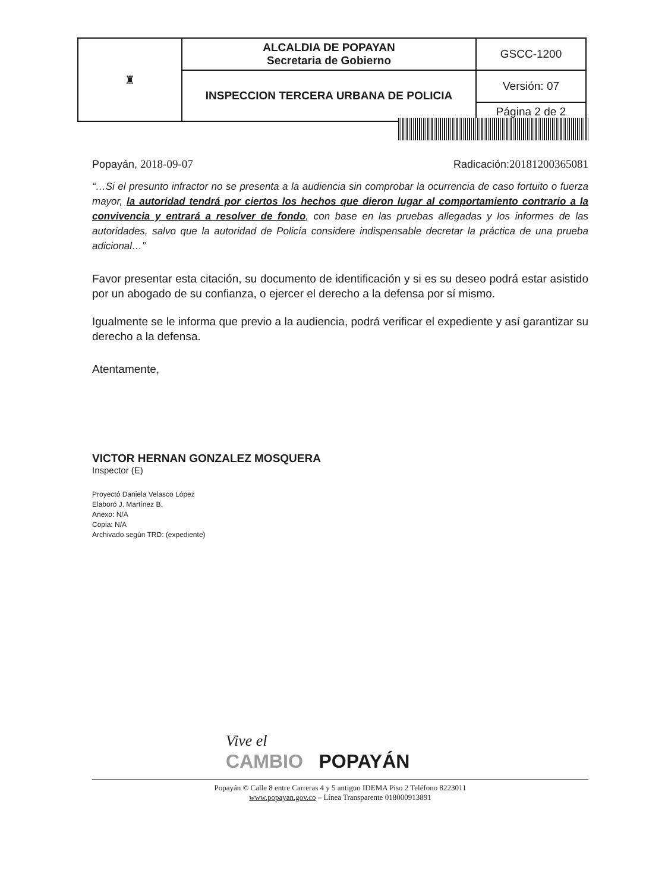| ♜ | ALCALDIA DE POPAYAN Secretaria de Gobierno | GSCC-1200 |
| | INSPECCION TERCERA URBANA DE POLICIA | Versión: 07 |
| | | Página 2 de 2 |
Popayán, 2018-09-07 Radicación:20181200365081
“…Si el presunto infractor no se presenta a la audiencia sin comprobar la ocurrencia de caso fortuito o fuerza mayor, la autoridad tendrá por ciertos los hechos que dieron lugar al comportamiento contrario a la convivencia y entrará a resolver de fondo, con base en las pruebas allegadas y los informes de las autoridades, salvo que la autoridad de Policía considere indispensable decretar la práctica de una prueba adicional…”
Favor presentar esta citación, su documento de identificación y si es su deseo podrá estar asistido por un abogado de su confianza, o ejercer el derecho a la defensa por sí mismo.
Igualmente se le informa que previo a la audiencia, podrá verificar el expediente y así garantizar su derecho a la defensa.
Atentamente,
VICTOR HERNAN GONZALEZ MOSQUERA
Inspector (E)
Proyectó Daniela Velasco López
Elaboró J. Martínez B.
Anexo: N/A
Copia: N/A
Archivado según TRD: (expediente)
Vive el
CAMBIO POPAYÁN
Popayán © Calle 8 entre Carreras 4 y 5 antiguo IDEMA Piso 2 Teléfono 8223011
www.popayan.gov.co – Línea Transparente 018000913891